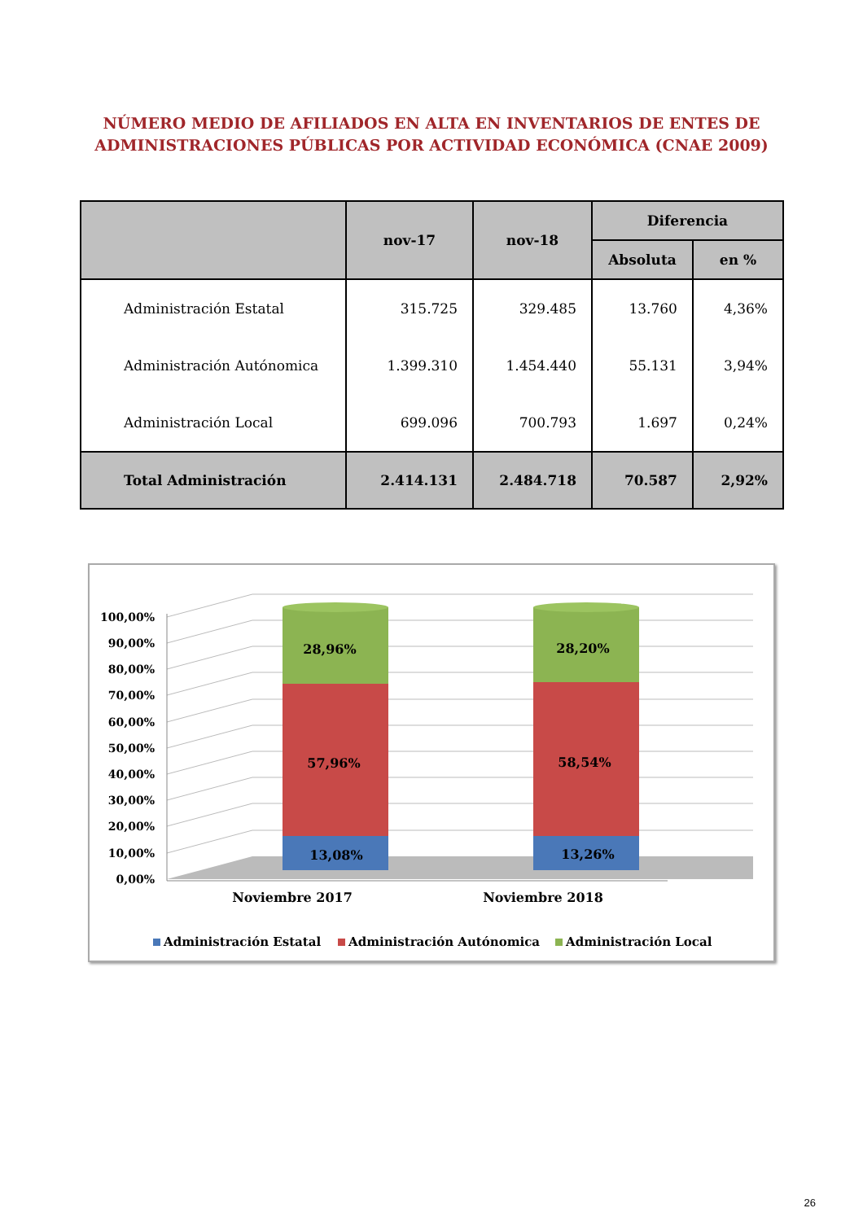NÚMERO MEDIO DE AFILIADOS EN ALTA EN INVENTARIOS DE ENTES DE
ADMINISTRACIONES PÚBLICAS POR ACTIVIDAD ECONÓMICA (CNAE 2009)
| | nov-17 | nov-18 | Diferencia | |
| --- | --- | --- | --- | --- |
| | | | Absoluta | en % |
| Administración Estatal | 315.725 | 329.485 | 13.760 | 4,36% |
| Administración Autónomica | 1.399.310 | 1.454.440 | 55.131 | 3,94% |
| Administración Local | 699.096 | 700.793 | 1.697 | 0,24% |
| Total Administración | 2.414.131 | 2.484.718 | 70.587 | 2,92% |
100,00%
90,00%
80,00%
70,00%
60,00%
50,00%
40,00%
30,00%
20,00%
10,00%
0,00%
28,96%
57,96%
13,08%
28,20%
58,54%
13,26%
Noviembre 2017
Noviembre 2018
Administración Estatal
Administración Autónomica
Administración Local
26